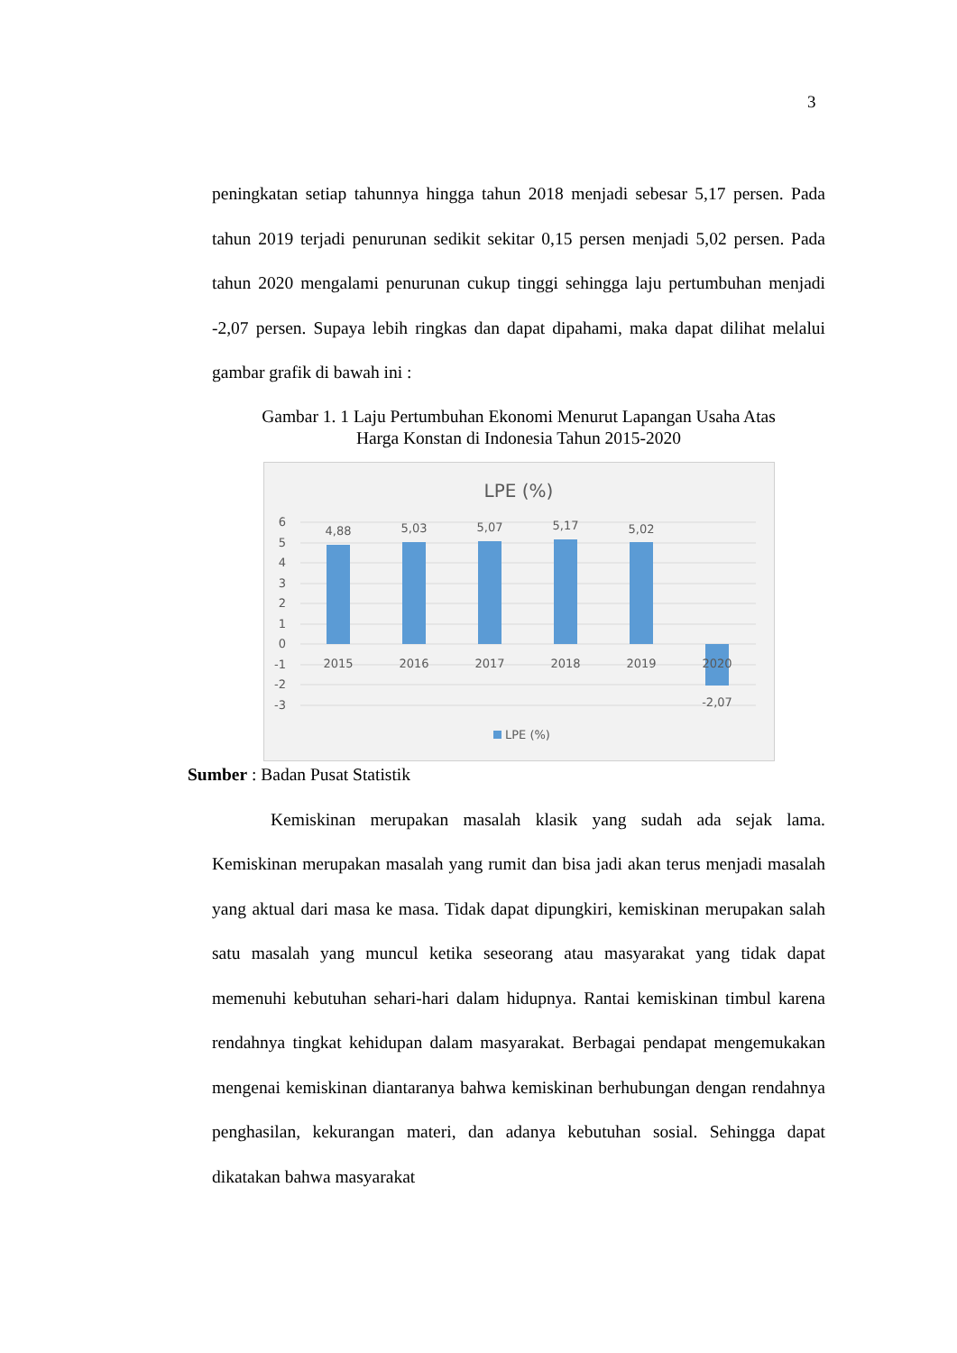3
peningkatan setiap tahunnya hingga tahun 2018 menjadi sebesar 5,17 persen. Pada tahun 2019 terjadi penurunan sedikit sekitar 0,15 persen menjadi 5,02 persen. Pada tahun 2020 mengalami penurunan cukup tinggi sehingga laju pertumbuhan menjadi -2,07 persen. Supaya lebih ringkas dan dapat dipahami, maka dapat dilihat melalui gambar grafik di bawah ini :
Gambar 1. 1 Laju Pertumbuhan Ekonomi Menurut Lapangan Usaha Atas
Harga Konstan di Indonesia Tahun 2015-2020
LPE (%)
6
5
4
3
2
1
0
-1
-2
-3
4,88
5,03
5,07
5,17
5,02
-2,07
2015
2016
2017
2018
2019
2020
LPE (%)
Sumber : Badan Pusat Statistik
Kemiskinan merupakan masalah klasik yang sudah ada sejak lama. Kemiskinan merupakan masalah yang rumit dan bisa jadi akan terus menjadi masalah yang aktual dari masa ke masa. Tidak dapat dipungkiri, kemiskinan merupakan salah satu masalah yang muncul ketika seseorang atau masyarakat yang tidak dapat memenuhi kebutuhan sehari-hari dalam hidupnya. Rantai kemiskinan timbul karena rendahnya tingkat kehidupan dalam masyarakat. Berbagai pendapat mengemukakan mengenai kemiskinan diantaranya bahwa kemiskinan berhubungan dengan rendahnya penghasilan, kekurangan materi, dan adanya kebutuhan sosial. Sehingga dapat dikatakan bahwa masyarakat